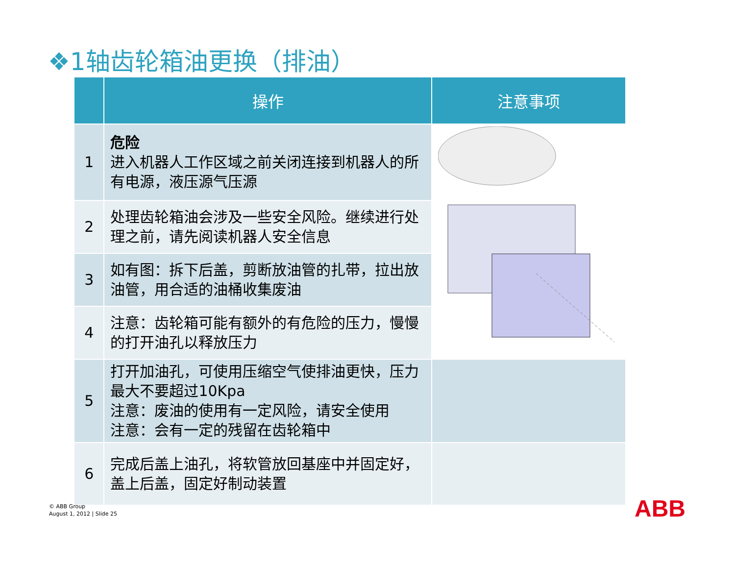❖1轴齿轮箱油更换（排油）
| | 操作 | 注意事项 |
| --- | --- | --- |
| 1 | 危险 进入机器人工作区域之前关闭连接到机器人的所有电源，液压源气压源 | |
| 2 | 处理齿轮箱油会涉及一些安全风险。继续进行处理之前，请先阅读机器人安全信息 | |
| 3 | 如有图：拆下后盖，剪断放油管的扎带，拉出放油管，用合适的油桶收集废油 | |
| 4 | 注意：齿轮箱可能有额外的有危险的压力，慢慢的打开油孔以释放压力 | |
| 5 | 打开加油孔，可使用压缩空气使排油更快，压力最大不要超过10Kpa 注意：废油的使用有一定风险，请安全使用 注意：会有一定的残留在齿轮箱中 | |
| 6 | 完成后盖上油孔，将软管放回基座中并固定好，盖上后盖，固定好制动装置 | |
© ABB Group
August 1, 2012 | Slide 25
ABB